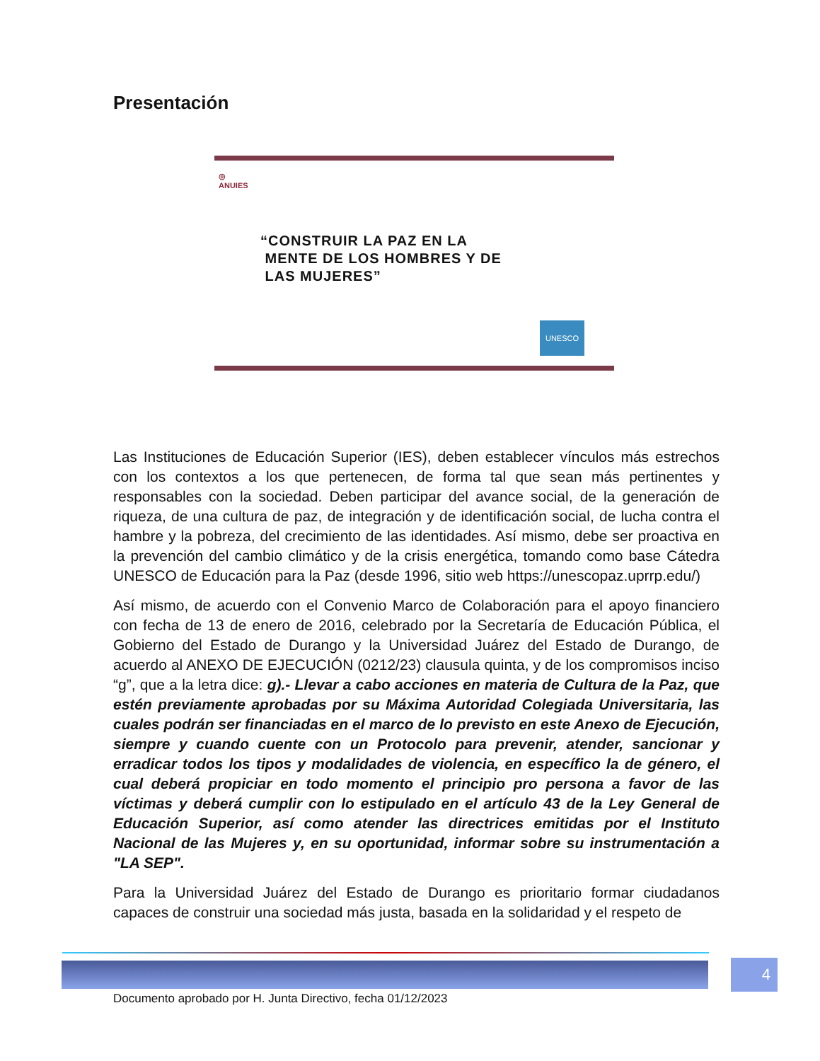Presentación
◎
ANUIES
“CONSTRUIR LA PAZ EN LA
MENTE DE LOS HOMBRES Y DE
LAS MUJERES”
UNESCO
Las Instituciones de Educación Superior (IES), deben establecer vínculos más estrechos con los contextos a los que pertenecen, de forma tal que sean más pertinentes y responsables con la sociedad. Deben participar del avance social, de la generación de riqueza, de una cultura de paz, de integración y de identificación social, de lucha contra el hambre y la pobreza, del crecimiento de las identidades. Así mismo, debe ser proactiva en la prevención del cambio climático y de la crisis energética, tomando como base Cátedra UNESCO de Educación para la Paz (desde 1996, sitio web https://unescopaz.uprrp.edu/)
Así mismo, de acuerdo con el Convenio Marco de Colaboración para el apoyo financiero con fecha de 13 de enero de 2016, celebrado por la Secretaría de Educación Pública, el Gobierno del Estado de Durango y la Universidad Juárez del Estado de Durango, de acuerdo al ANEXO DE EJECUCIÓN (0212/23) clausula quinta, y de los compromisos inciso “g”, que a la letra dice: g).- Llevar a cabo acciones en materia de Cultura de la Paz, que estén previamente aprobadas por su Máxima Autoridad Colegiada Universitaria, las cuales podrán ser financiadas en el marco de lo previsto en este Anexo de Ejecución, siempre y cuando cuente con un Protocolo para prevenir, atender, sancionar y erradicar todos los tipos y modalidades de violencia, en específico la de género, el cual deberá propiciar en todo momento el principio pro persona a favor de las víctimas y deberá cumplir con lo estipulado en el artículo 43 de la Ley General de Educación Superior, así como atender las directrices emitidas por el Instituto Nacional de las Mujeres y, en su oportunidad, informar sobre su instrumentación a "LA SEP".
Para la Universidad Juárez del Estado de Durango es prioritario formar ciudadanos capaces de construir una sociedad más justa, basada en la solidaridad y el respeto de
4
Documento aprobado por H. Junta Directivo, fecha 01/12/2023